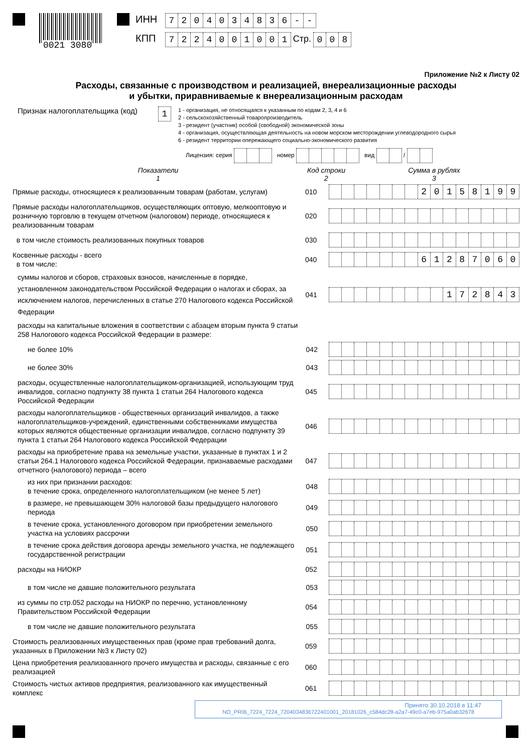0021 3080
ИНН 7204034836 - -
КПП 7224001001 Стр. 008
Приложение №2 к Листу 02
Расходы, связанные с производством и реализацией, внереализационные расходы
и убытки, приравниваемые к внереализационным расходам
Признак налогоплательщика (код)
1
1 - организация, не относящаяся к указанным по кодам 2, 3, 4 и 6
2 - сельскохозяйственный товаропроизводитель
3 - резидент (участник) особой (свободной) экономической зоны
4 - организация, осуществляющая деятельность на новом морском месторождении углеводородного сырья
6 - резидент территории опережающего социально-экономического развития
Лицензия: серия номер вид /
Показатели
1
Код строки
2
Сумма в рублях
3
Прямые расходы, относящиеся к реализованным товарам (работам, услугам)
010
20158199
Прямые расходы налогоплательщиков, осуществляющих оптовую, мелкооптовую и розничную торговлю в текущем отчетном (налоговом) периоде, относящиеся к реализованным товарам
020
в том числе стоимость реализованных покупных товаров
030
Косвенные расходы - всего
в том числе:
040
61287060
суммы налогов и сборов, страховых взносов, начисленные в порядке, установленном законодательством Российской Федерации о налогах и сборах, за исключением налогов, перечисленных в статье 270 Налогового кодекса Российской Федерации
041
172843
расходы на капитальные вложения в соответствии с абзацем вторым пункта 9 статьи 258 Налогового кодекса Российской Федерации в размере:
не более 10%
042
не более 30%
043
расходы, осуществленные налогоплательщиком-организацией, использующим труд инвалидов, согласно подпункту 38 пункта 1 статьи 264 Налогового кодекса Российской Федерации
045
расходы налогоплательщиков - общественных организаций инвалидов, а также налогоплательщиков-учреждений, единственными собственниками имущества которых являются общественные организации инвалидов, согласно подпункту 39 пункта 1 статьи 264 Налогового кодекса Российской Федерации
046
расходы на приобретение права на земельные участки, указанные в пунктах 1 и 2 статьи 264.1 Налогового кодекса Российской Федерации, признаваемые расходами отчетного (налогового) периода – всего
047
из них при признании расходов:
в течение срока, определенного налогоплательщиком (не менее 5 лет)
048
в размере, не превышающем 30% налоговой базы предыдущего налогового периода
049
в течение срока, установленного договором при приобретении земельного участка на условиях рассрочки
050
в течение срока действия договора аренды земельного участка, не подлежащего государственной регистрации
051
расходы на НИОКР
052
в том числе не давшие положительного результата
053
из суммы по стр.052 расходы на НИОКР по перечню, установленному Правительством Российской Федерации
054
в том числе не давшие положительного результата
055
Стоимость реализованных имущественных прав (кроме прав требований долга, указанных в Приложении №3 к Листу 02)
059
Цена приобретения реализованного прочего имущества и расходы, связанные с его реализацией
060
Стоимость чистых активов предприятия, реализованного как имущественный комплекс
061
Принято 30.10.2018 в 11:47
NO_PRIB_7224_7224_7204034836722401001_20181026_c584dc28-a2a7-49c0-a7eb-975a0ab32678